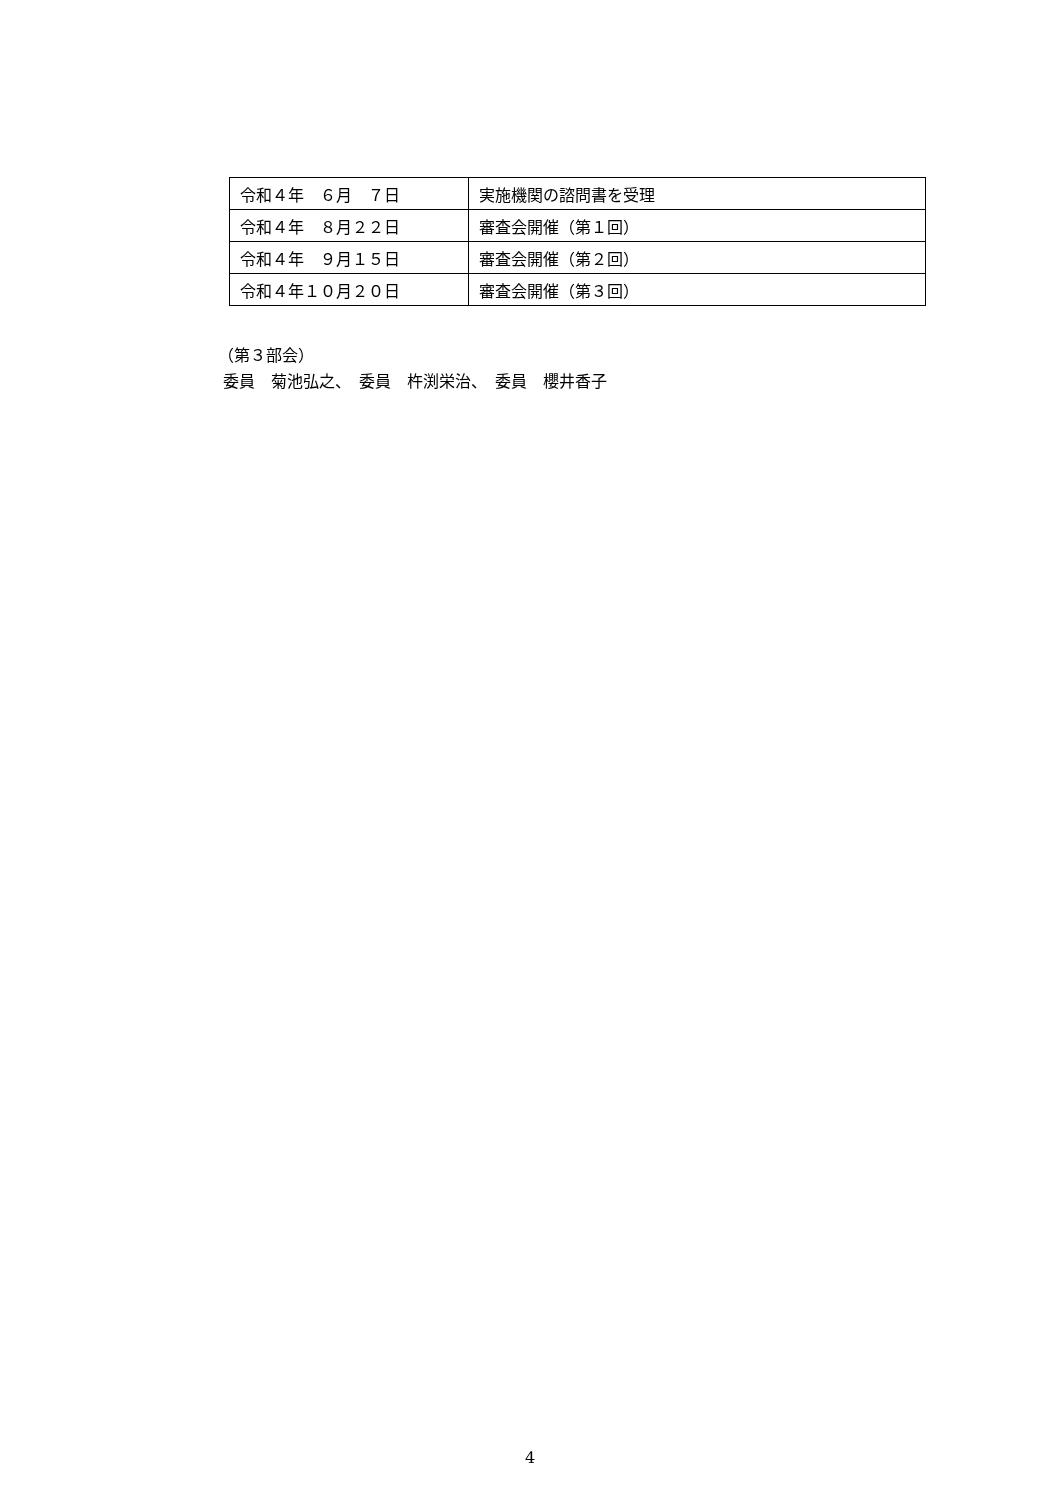| 令和４年 ６月 ７日 | 実施機関の諮問書を受理 |
| 令和４年 ８月２２日 | 審査会開催（第１回） |
| 令和４年 ９月１５日 | 審査会開催（第２回） |
| 令和４年１０月２０日 | 審査会開催（第３回） |
（第３部会）
委員　菊池弘之、　委員　杵渕栄治、　委員　櫻井香子
4